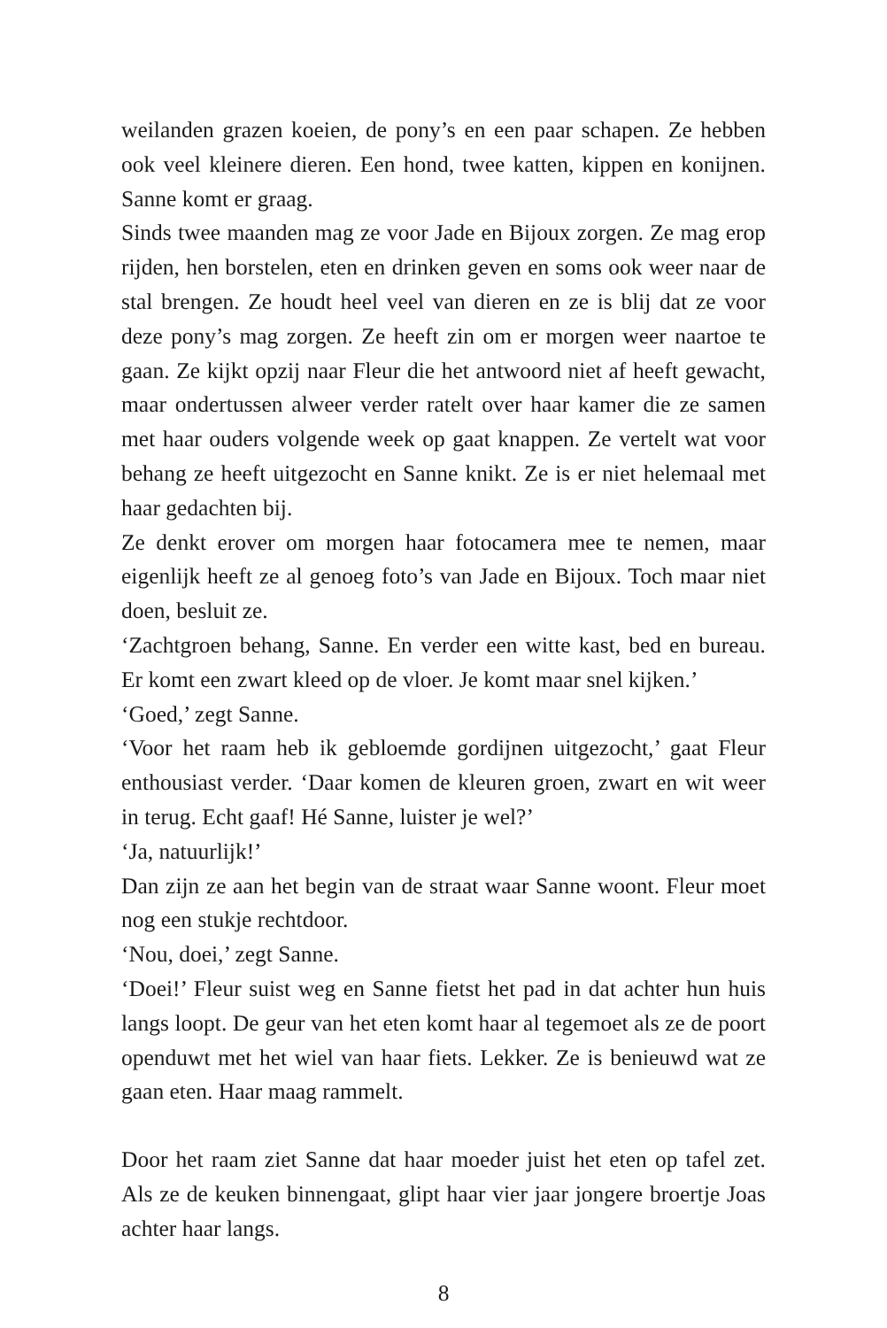weilanden grazen koeien, de pony’s en een paar schapen. Ze hebben ook veel kleinere dieren. Een hond, twee katten, kippen en konijnen. Sanne komt er graag.
Sinds twee maanden mag ze voor Jade en Bijoux zorgen. Ze mag erop rijden, hen borstelen, eten en drinken geven en soms ook weer naar de stal brengen. Ze houdt heel veel van dieren en ze is blij dat ze voor deze pony’s mag zorgen. Ze heeft zin om er morgen weer naartoe te gaan. Ze kijkt opzij naar Fleur die het antwoord niet af heeft gewacht, maar ondertussen alweer verder ratelt over haar kamer die ze samen met haar ouders volgende week op gaat knappen. Ze vertelt wat voor behang ze heeft uitgezocht en Sanne knikt. Ze is er niet helemaal met haar gedachten bij.
Ze denkt erover om morgen haar fotocamera mee te nemen, maar eigenlijk heeft ze al genoeg foto’s van Jade en Bijoux. Toch maar niet doen, besluit ze.
‘Zachtgroen behang, Sanne. En verder een witte kast, bed en bureau. Er komt een zwart kleed op de vloer. Je komt maar snel kijken.’
‘Goed,’ zegt Sanne.
‘Voor het raam heb ik gebloemde gordijnen uitgezocht,’ gaat Fleur enthousiast verder. ‘Daar komen de kleuren groen, zwart en wit weer in terug. Echt gaaf! Hé Sanne, luister je wel?’
‘Ja, natuurlijk!’
Dan zijn ze aan het begin van de straat waar Sanne woont. Fleur moet nog een stukje rechtdoor.
‘Nou, doei,’ zegt Sanne.
‘Doei!’ Fleur suist weg en Sanne fietst het pad in dat achter hun huis langs loopt. De geur van het eten komt haar al tegemoet als ze de poort openduwt met het wiel van haar fiets. Lekker. Ze is benieuwd wat ze gaan eten. Haar maag rammelt.
Door het raam ziet Sanne dat haar moeder juist het eten op tafel zet. Als ze de keuken binnengaat, glipt haar vier jaar jongere broertje Joas achter haar langs.
8